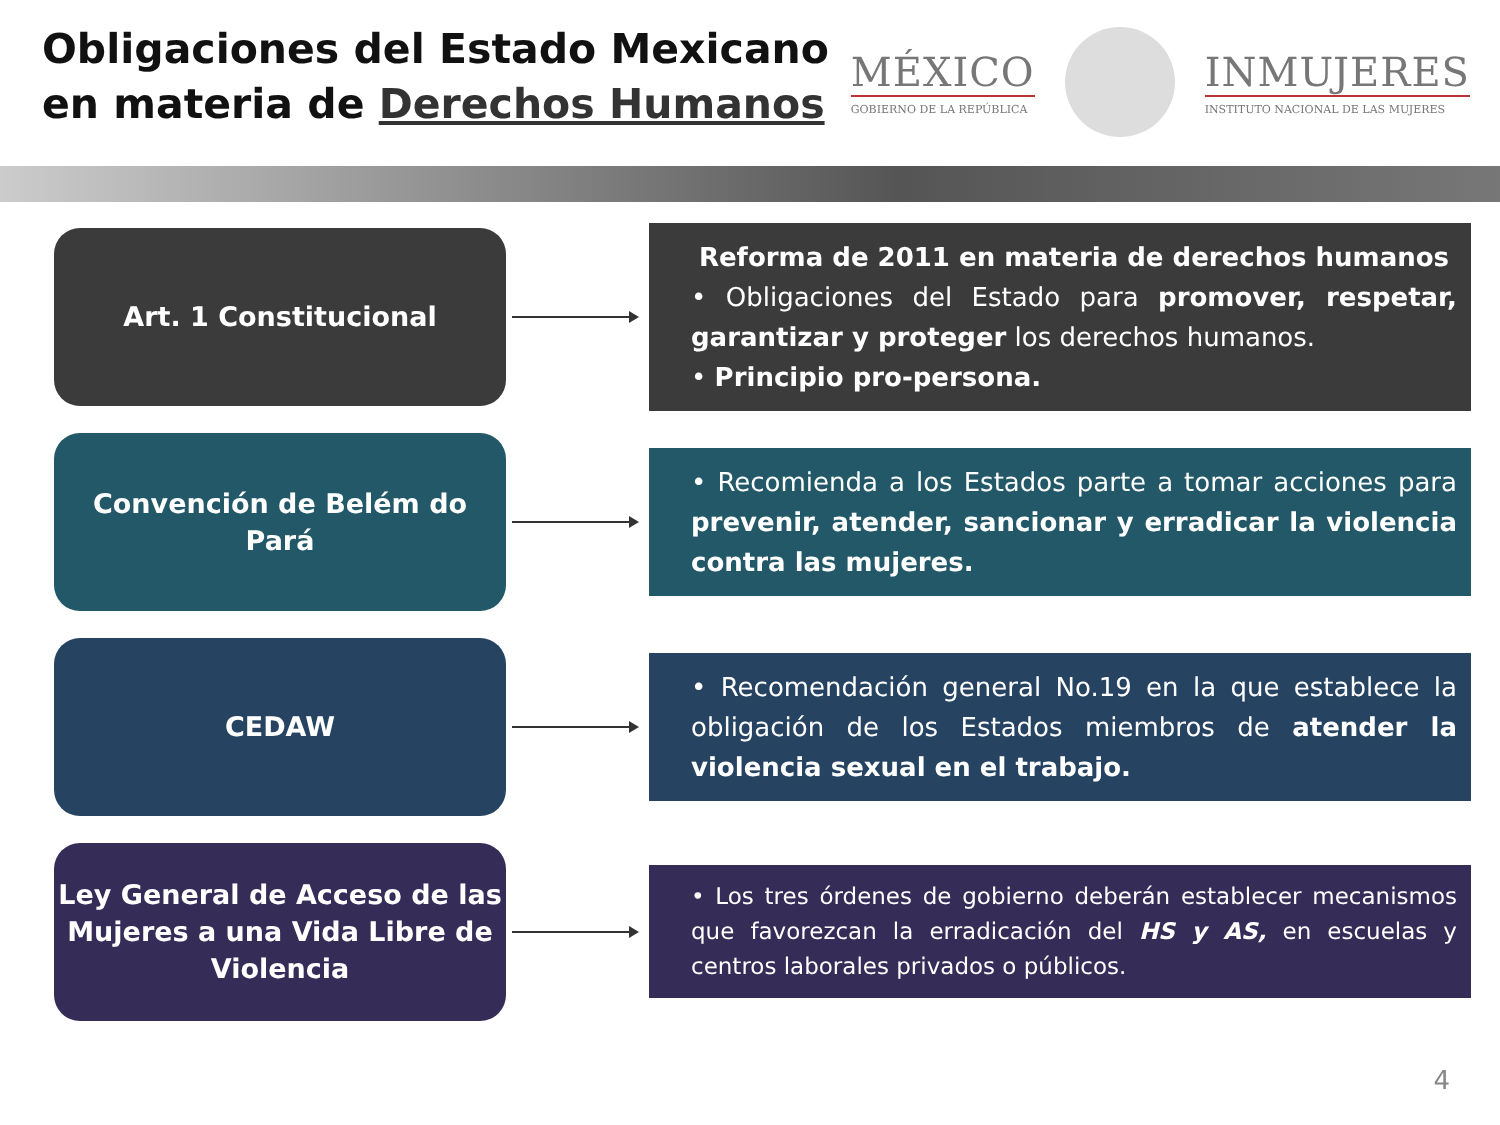Obligaciones del Estado Mexicano
en materia de Derechos Humanos
MÉXICO
GOBIERNO DE LA REPÚBLICA
INMUJERES
INSTITUTO NACIONAL DE LAS MUJERES
Art. 1 Constitucional
Reforma de 2011 en materia de derechos humanos
• Obligaciones del Estado para promover, respetar, garantizar y proteger los derechos humanos.
• Principio pro-persona.
Convención de Belém do Pará
• Recomienda a los Estados parte a tomar acciones para prevenir, atender, sancionar y erradicar la violencia contra las mujeres.
CEDAW
• Recomendación general No.19 en la que establece la obligación de los Estados miembros de atender la violencia sexual en el trabajo.
Ley General de Acceso de las Mujeres a una Vida Libre de Violencia
• Los tres órdenes de gobierno deberán establecer mecanismos que favorezcan la erradicación del HS y AS, en escuelas y centros laborales privados o públicos.
4